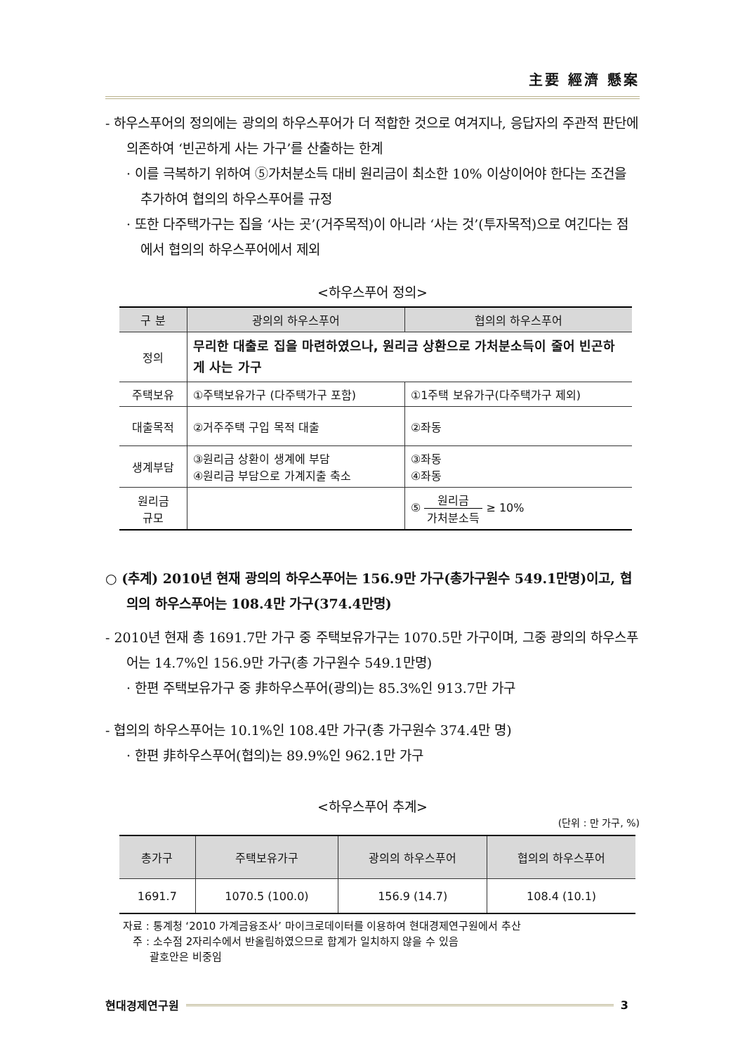主要 經濟 懸案
- 하우스푸어의 정의에는 광의의 하우스푸어가 더 적합한 것으로 여겨지나, 응답자의 주관적 판단에 의존하여 ‘빈곤하게 사는 가구’를 산출하는 한계
· 이를 극복하기 위하여 ⑤가처분소득 대비 원리금이 최소한 10% 이상이어야 한다는 조건을 추가하여 협의의 하우스푸어를 규정
· 또한 다주택가구는 집을 ‘사는 곳’(거주목적)이 아니라 ‘사는 것’(투자목적)으로 여긴다는 점에서 협의의 하우스푸어에서 제외
<하우스푸어 정의>
| 구 분 | 광의의 하우스푸어 | 협의의 하우스푸어 |
| --- | --- | --- |
| 정의 | 무리한 대출로 집을 마련하였으나, 원리금 상환으로 가처분소득이 줄어 빈곤하게 사는 가구 | |
| 주택보유 | ①주택보유가구 (다주택가구 포함) | ①1주택 보유가구(다주택가구 제외) |
| 대출목적 | ②거주주택 구입 목적 대출 | ②좌동 |
| 생계부담 | ③원리금 상환이 생계에 부담 ④원리금 부담으로 가계지출 축소 | ③좌동 ④좌동 |
| 원리금 규모 | | ⑤ 원리금 가처분소득 ≥ 10% |
○ (추계) 2010년 현재 광의의 하우스푸어는 156.9만 가구(총가구원수 549.1만명)이고, 협의의 하우스푸어는 108.4만 가구(374.4만명)
- 2010년 현재 총 1691.7만 가구 중 주택보유가구는 1070.5만 가구이며, 그중 광의의 하우스푸어는 14.7%인 156.9만 가구(총 가구원수 549.1만명)
· 한편 주택보유가구 중 非하우스푸어(광의)는 85.3%인 913.7만 가구
- 협의의 하우스푸어는 10.1%인 108.4만 가구(총 가구원수 374.4만 명)
· 한편 非하우스푸어(협의)는 89.9%인 962.1만 가구
<하우스푸어 추계>
(단위 : 만 가구, %)
| 총가구 | 주택보유가구 | 광의의 하우스푸어 | 협의의 하우스푸어 |
| --- | --- | --- | --- |
| 1691.7 | 1070.5 (100.0) | 156.9 (14.7) | 108.4 (10.1) |
자료 : 통계청 ‘2010 가계금융조사’ 마이크로데이터를 이용하여 현대경제연구원에서 추산
주 : 소수점 2자리수에서 반올림하였으므로 합계가 일치하지 않을 수 있음
괄호안은 비중임
현대경제연구원 3